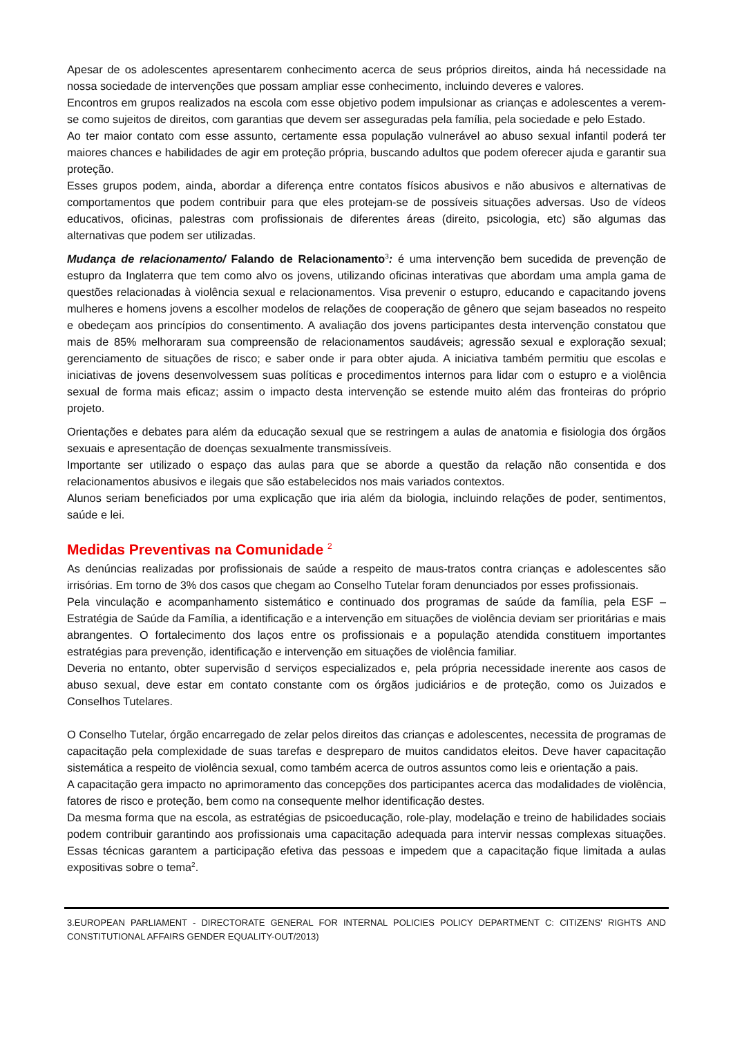Apesar de os adolescentes apresentarem conhecimento acerca de seus próprios direitos, ainda há necessidade na nossa sociedade de intervenções que possam ampliar esse conhecimento, incluindo deveres e valores.
Encontros em grupos realizados na escola com esse objetivo podem impulsionar as crianças e adolescentes a verem-se como sujeitos de direitos, com garantias que devem ser asseguradas pela família, pela sociedade e pelo Estado.
Ao ter maior contato com esse assunto, certamente essa população vulnerável ao abuso sexual infantil poderá ter maiores chances e habilidades de agir em proteção própria, buscando adultos que podem oferecer ajuda e garantir sua proteção.
Esses grupos podem, ainda, abordar a diferença entre contatos físicos abusivos e não abusivos e alternativas de comportamentos que podem contribuir para que eles protejam-se de possíveis situações adversas. Uso de vídeos educativos, oficinas, palestras com profissionais de diferentes áreas (direito, psicologia, etc) são algumas das alternativas que podem ser utilizadas.
Mudança de relacionamento/ Falando de Relacionamento<sup>3</sup>: é uma intervenção bem sucedida de prevenção de estupro da Inglaterra que tem como alvo os jovens, utilizando oficinas interativas que abordam uma ampla gama de questões relacionadas à violência sexual e relacionamentos. Visa prevenir o estupro, educando e capacitando jovens mulheres e homens jovens a escolher modelos de relações de cooperação de gênero que sejam baseados no respeito e obedeçam aos princípios do consentimento. A avaliação dos jovens participantes desta intervenção constatou que mais de 85% melhoraram sua compreensão de relacionamentos saudáveis; agressão sexual e exploração sexual; gerenciamento de situações de risco; e saber onde ir para obter ajuda. A iniciativa também permitiu que escolas e iniciativas de jovens desenvolvessem suas políticas e procedimentos internos para lidar com o estupro e a violência sexual de forma mais eficaz; assim o impacto desta intervenção se estende muito além das fronteiras do próprio projeto.
Orientações e debates para além da educação sexual que se restringem a aulas de anatomia e fisiologia dos órgãos sexuais e apresentação de doenças sexualmente transmissíveis.
Importante ser utilizado o espaço das aulas para que se aborde a questão da relação não consentida e dos relacionamentos abusivos e ilegais que são estabelecidos nos mais variados contextos.
Alunos seriam beneficiados por uma explicação que iria além da biologia, incluindo relações de poder, sentimentos, saúde e lei.
Medidas Preventivas na Comunidade <sup>2</sup>
As denúncias realizadas por profissionais de saúde a respeito de maus-tratos contra crianças e adolescentes são irrisórias. Em torno de 3% dos casos que chegam ao Conselho Tutelar foram denunciados por esses profissionais.
Pela vinculação e acompanhamento sistemático e continuado dos programas de saúde da família, pela ESF – Estratégia de Saúde da Família, a identificação e a intervenção em situações de violência deviam ser prioritárias e mais abrangentes. O fortalecimento dos laços entre os profissionais e a população atendida constituem importantes estratégias para prevenção, identificação e intervenção em situações de violência familiar.
Deveria no entanto, obter supervisão d serviços especializados e, pela própria necessidade inerente aos casos de abuso sexual, deve estar em contato constante com os órgãos judiciários e de proteção, como os Juizados e Conselhos Tutelares.
O Conselho Tutelar, órgão encarregado de zelar pelos direitos das crianças e adolescentes, necessita de programas de capacitação pela complexidade de suas tarefas e despreparo de muitos candidatos eleitos. Deve haver capacitação sistemática a respeito de violência sexual, como também acerca de outros assuntos como leis e orientação a pais.
A capacitação gera impacto no aprimoramento das concepções dos participantes acerca das modalidades de violência, fatores de risco e proteção, bem como na consequente melhor identificação destes.
Da mesma forma que na escola, as estratégias de psicoeducação, role-play, modelação e treino de habilidades sociais podem contribuir garantindo aos profissionais uma capacitação adequada para intervir nessas complexas situações. Essas técnicas garantem a participação efetiva das pessoas e impedem que a capacitação fique limitada a aulas expositivas sobre o tema<sup>2</sup>.
3.EUROPEAN PARLIAMENT - DIRECTORATE GENERAL FOR INTERNAL POLICIES POLICY DEPARTMENT C: CITIZENS' RIGHTS AND CONSTITUTIONAL AFFAIRS GENDER EQUALITY-OUT/2013)